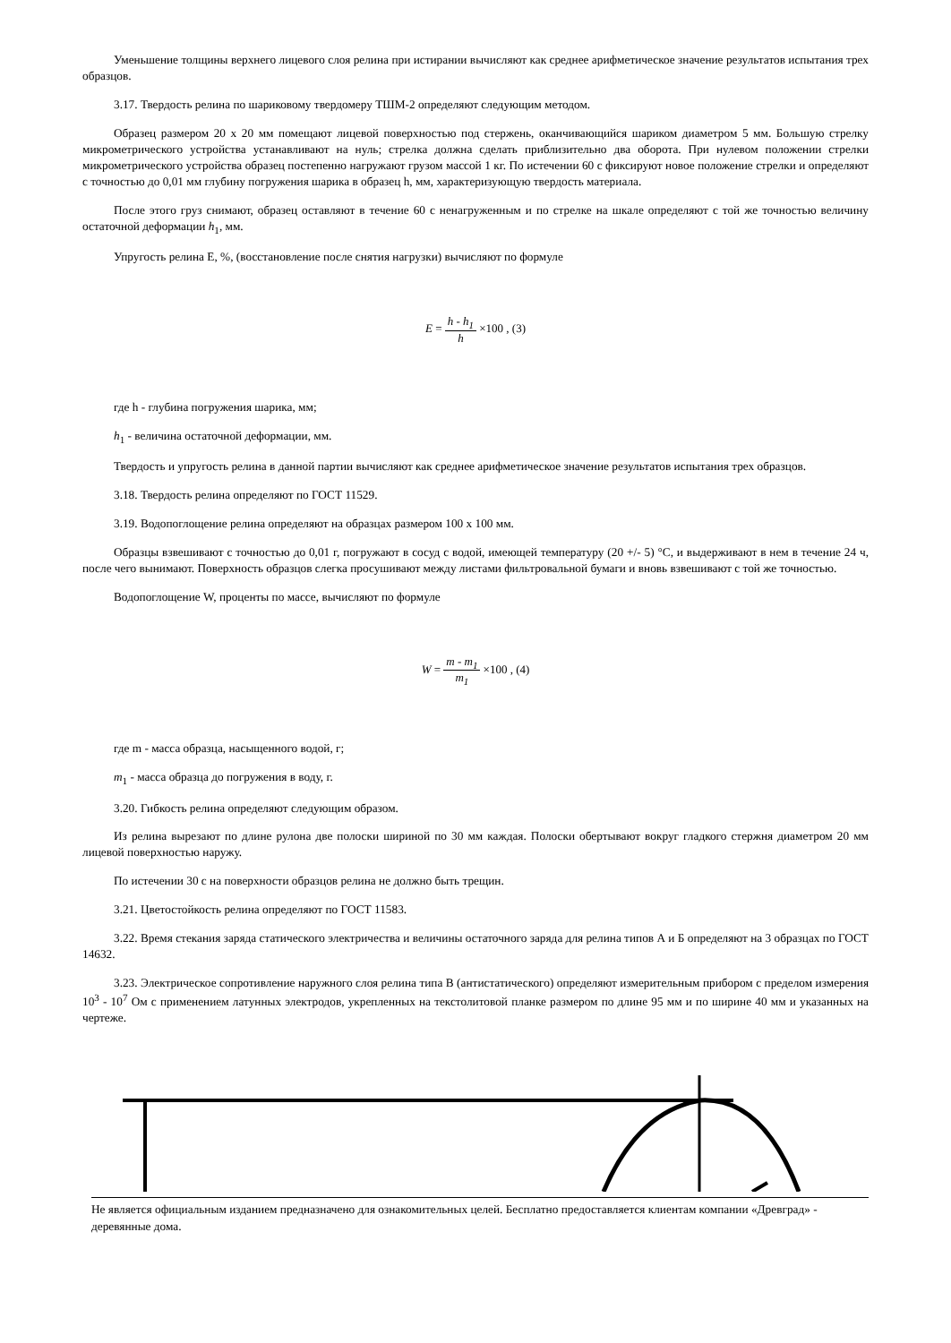Уменьшение толщины верхнего лицевого слоя релина при истирании вычисляют как среднее арифметическое значение результатов испытания трех образцов.
3.17. Твердость релина по шариковому твердомеру ТШМ-2 определяют следующим методом.
Образец размером 20 х 20 мм помещают лицевой поверхностью под стержень, оканчивающийся шариком диаметром 5 мм. Большую стрелку микрометрического устройства устанавливают на нуль; стрелка должна сделать приблизительно два оборота. При нулевом положении стрелки микрометрического устройства образец постепенно нагружают грузом массой 1 кг. По истечении 60 с фиксируют новое положение стрелки и определяют с точностью до 0,01 мм глубину погружения шарика в образец h, мм, характеризующую твердость материала.
После этого груз снимают, образец оставляют в течение 60 с ненагруженным и по стрелке на шкале определяют с той же точностью величину остаточной деформации h<sub>1</sub>, мм.
Упругость релина Е, %, (восстановление после снятия нагрузки) вычисляют по формуле
E = h - h<sub>1</sub> h ×100 , (3)
где h - глубина погружения шарика, мм;
h<sub>1</sub> - величина остаточной деформации, мм.
Твердость и упругость релина в данной партии вычисляют как среднее арифметическое значение результатов испытания трех образцов.
3.18. Твердость релина определяют по ГОСТ 11529.
3.19. Водопоглощение релина определяют на образцах размером 100 х 100 мм.
Образцы взвешивают с точностью до 0,01 г, погружают в сосуд с водой, имеющей температуру (20 +/- 5) °С, и выдерживают в нем в течение 24 ч, после чего вынимают. Поверхность образцов слегка просушивают между листами фильтровальной бумаги и вновь взвешивают с той же точностью.
Водопоглощение W, проценты по массе, вычисляют по формуле
W = m - m<sub>1</sub> m<sub>1</sub> ×100 , (4)
где m - масса образца, насыщенного водой, г;
m<sub>1</sub> - масса образца до погружения в воду, г.
3.20. Гибкость релина определяют следующим образом.
Из релина вырезают по длине рулона две полоски шириной по 30 мм каждая. Полоски обертывают вокруг гладкого стержня диаметром 20 мм лицевой поверхностью наружу.
По истечении 30 с на поверхности образцов релина не должно быть трещин.
3.21. Цветостойкость релина определяют по ГОСТ 11583.
3.22. Время стекания заряда статического электричества и величины остаточного заряда для релина типов А и Б определяют на 3 образцах по ГОСТ 14632.
3.23. Электрическое сопротивление наружного слоя релина типа В (антистатического) определяют измерительным прибором с пределом измерения 10<sup>3</sup> - 10<sup>7</sup> Ом с применением латунных электродов, укрепленных на текстолитовой планке размером по длине 95 мм и по ширине 40 мм и указанных на чертеже.
Не является официальным изданием предназначено для ознакомительных целей. Бесплатно предоставляется клиентам компании «Древград» - деревянные дома.